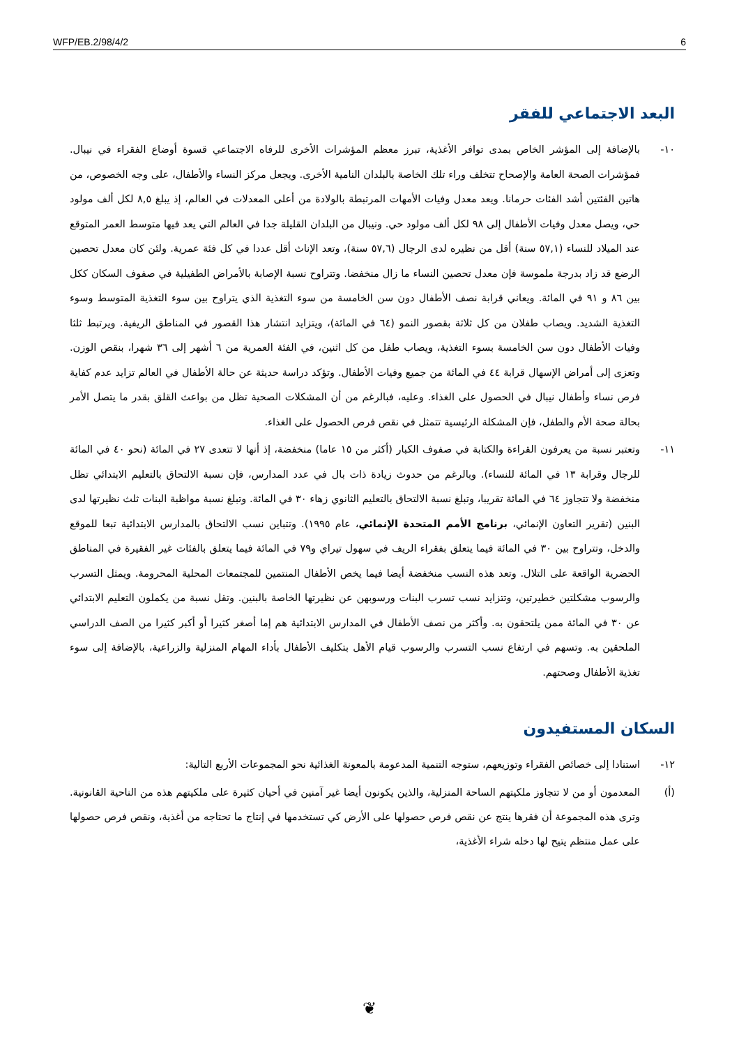WFP/EB.2/98/4/2 6
البعد الاجتماعي للفقر
١٠- بالإضافة إلى المؤشر الخاص بمدى توافر الأغذية، تبرز معظم المؤشرات الأخرى للرفاه الاجتماعي قسوة أوضاع الفقراء في نيبال. فمؤشرات الصحة العامة والإصحاح تتخلف وراء تلك الخاصة بالبلدان النامية الأخرى. ويجعل مركز النساء والأطفال، على وجه الخصوص، من هاتين الفئتين أشد الفئات حرمانا. ويعد معدل وفيات الأمهات المرتبطة بالولادة من أعلى المعدلات في العالم، إذ يبلغ ٨,٥ لكل ألف مولود حي، ويصل معدل وفيات الأطفال إلى ٩٨ لكل ألف مولود حي. ونيبال من البلدان القليلة جدا في العالم التي يعد فيها متوسط العمر المتوقع عند الميلاد للنساء (٥٧,١ سنة) أقل من نظيره لدى الرجال (٥٧,٦ سنة)، وتعد الإناث أقل عددا في كل فئة عمرية. ولئن كان معدل تحصين الرضع قد زاد بدرجة ملموسة فإن معدل تحصين النساء ما زال منخفضا. وتتراوح نسبة الإصابة بالأمراض الطفيلية في صفوف السكان ككل بين ٨٦ و ٩١ في المائة. ويعاني قرابة نصف الأطفال دون سن الخامسة من سوء التغذية الذي يتراوح بين سوء التغذية المتوسط وسوء التغذية الشديد. ويصاب طفلان من كل ثلاثة بقصور النمو (٦٤ في المائة)، ويتزايد انتشار هذا القصور في المناطق الريفية. ويرتبط ثلثا وفيات الأطفال دون سن الخامسة بسوء التغذية، ويصاب طفل من كل اثنين، في الفئة العمرية من ٦ أشهر إلى ٣٦ شهرا، بنقص الوزن. وتعزى إلى أمراض الإسهال قرابة ٤٤ في المائة من جميع وفيات الأطفال. وتؤكد دراسة حديثة عن حالة الأطفال في العالم تزايد عدم كفاية فرص نساء وأطفال نيبال في الحصول على الغذاء. وعليه، فبالرغم من أن المشكلات الصحية تظل من بواعث القلق بقدر ما يتصل الأمر بحالة صحة الأم والطفل، فإن المشكلة الرئيسية تتمثل في نقص فرص الحصول على الغذاء.
١١- وتعتبر نسبة من يعرفون القراءة والكتابة في صفوف الكبار (أكثر من ١٥ عاما) منخفضة، إذ أنها لا تتعدى ٢٧ في المائة (نحو ٤٠ في المائة للرجال وقرابة ١٣ في المائة للنساء). وبالرغم من حدوث زيادة ذات بال في عدد المدارس، فإن نسبة الالتحاق بالتعليم الابتدائي تظل منخفضة ولا تتجاوز ٦٤ في المائة تقريبا، وتبلغ نسبة الالتحاق بالتعليم الثانوي زهاء ٣٠ في المائة. وتبلغ نسبة مواظبة البنات ثلث نظيرتها لدى البنين (تقرير التعاون الإنمائي، برنامج الأمم المتحدة الإنمائي، عام ١٩٩٥). وتتباين نسب الالتحاق بالمدارس الابتدائية تبعا للموقع والدخل، وتتراوح بين ٣٠ في المائة فيما يتعلق بفقراء الريف في سهول تيراي و٧٩ في المائة فيما يتعلق بالفئات غير الفقيرة في المناطق الحضرية الواقعة على التلال. وتعد هذه النسب منخفضة أيضا فيما يخص الأطفال المنتمين للمجتمعات المحلية المحرومة. ويمثل التسرب والرسوب مشكلتين خطيرتين، وتتزايد نسب تسرب البنات ورسوبهن عن نظيرتها الخاصة بالبنين. وتقل نسبة من يكملون التعليم الابتدائي عن ٣٠ في المائة ممن يلتحقون به. وأكثر من نصف الأطفال في المدارس الابتدائية هم إما أصغر كثيرا أو أكبر كثيرا من الصف الدراسي الملحقين به. وتسهم في ارتفاع نسب التسرب والرسوب قيام الأهل بتكليف الأطفال بأداء المهام المنزلية والزراعية، بالإضافة إلى سوء تغذية الأطفال وصحتهم.
السكان المستفيدون
١٢- استنادا إلى خصائص الفقراء وتوزيعهم، ستوجه التنمية المدعومة بالمعونة الغذائية نحو المجموعات الأربع التالية:
(أ) المعدمون أو من لا تتجاوز ملكيتهم الساحة المنزلية، والذين يكونون أيضا غير آمنين في أحيان كثيرة على ملكيتهم هذه من الناحية القانونية. وترى هذه المجموعة أن فقرها ينتج عن نقص فرص حصولها على الأرض كي تستخدمها في إنتاج ما تحتاجه من أغذية، ونقص فرص حصولها على عمل منتظم يتيح لها دخله شراء الأغذية،
❦